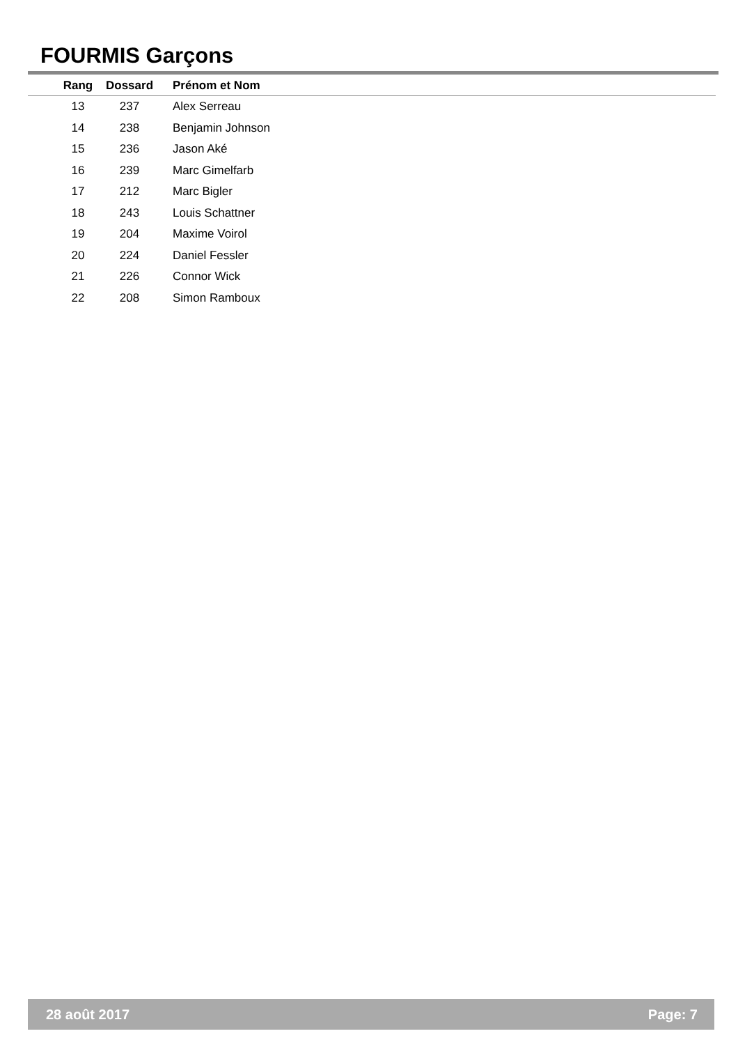FOURMIS Garçons
| Rang | Dossard | Prénom et Nom |
| --- | --- | --- |
| 13 | 237 | Alex Serreau |
| 14 | 238 | Benjamin Johnson |
| 15 | 236 | Jason Aké |
| 16 | 239 | Marc Gimelfarb |
| 17 | 212 | Marc Bigler |
| 18 | 243 | Louis Schattner |
| 19 | 204 | Maxime Voirol |
| 20 | 224 | Daniel Fessler |
| 21 | 226 | Connor Wick |
| 22 | 208 | Simon Ramboux |
28 août 2017 Page: 7